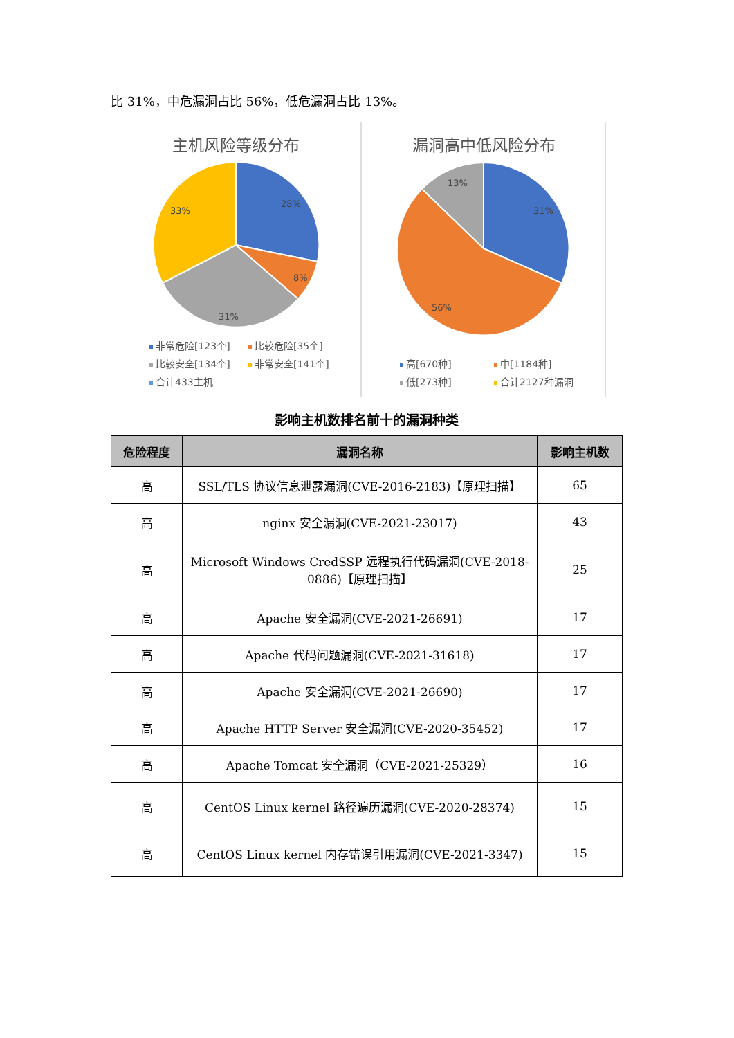比 31%，中危漏洞占比 56%，低危漏洞占比 13%。
主机风险等级分布
28%
8%
31%
33%
非常危险[123个] 比较危险[35个] 比较安全[134个] 非常安全[141个] 合计433主机
漏洞高中低风险分布
31%
56%
13%
高[670种] 中[1184种] 低[273种] 合计2127种漏洞
影响主机数排名前十的漏洞种类
| 危险程度 | 漏洞名称 | 影响主机数 |
| --- | --- | --- |
| 高 | SSL/TLS 协议信息泄露漏洞(CVE-2016-2183)【原理扫描】 | 65 |
| 高 | nginx 安全漏洞(CVE-2021-23017) | 43 |
| 高 | Microsoft Windows CredSSP 远程执行代码漏洞(CVE-2018-0886)【原理扫描】 | 25 |
| 高 | Apache 安全漏洞(CVE-2021-26691) | 17 |
| 高 | Apache 代码问题漏洞(CVE-2021-31618) | 17 |
| 高 | Apache 安全漏洞(CVE-2021-26690) | 17 |
| 高 | Apache HTTP Server 安全漏洞(CVE-2020-35452) | 17 |
| 高 | Apache Tomcat 安全漏洞（CVE-2021-25329） | 16 |
| 高 | CentOS Linux kernel 路径遍历漏洞(CVE-2020-28374) | 15 |
| 高 | CentOS Linux kernel 内存错误引用漏洞(CVE-2021-3347) | 15 |